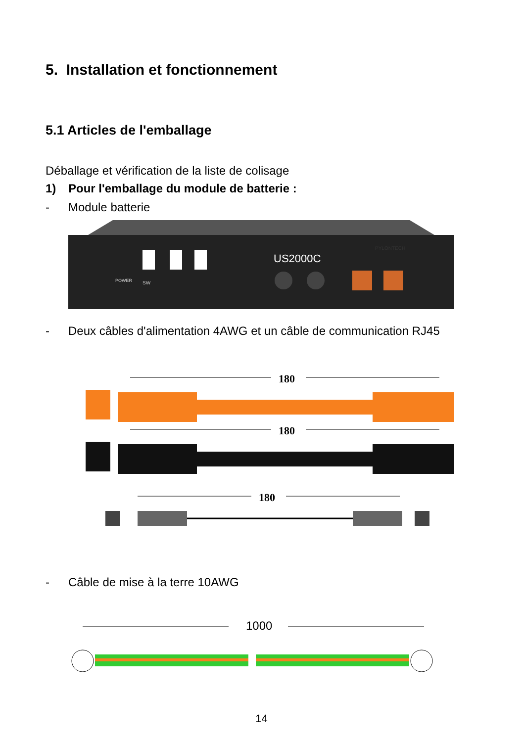5. Installation et fonctionnement
5.1 Articles de l'emballage
Déballage et vérification de la liste de colisage
1) Pour l'emballage du module de batterie :
- Module batterie
US2000C
PYLONTECH
POWER
SW
- Deux câbles d'alimentation 4AWG et un câble de communication RJ45
180
180
180
- Câble de mise à la terre 10AWG
1000
14